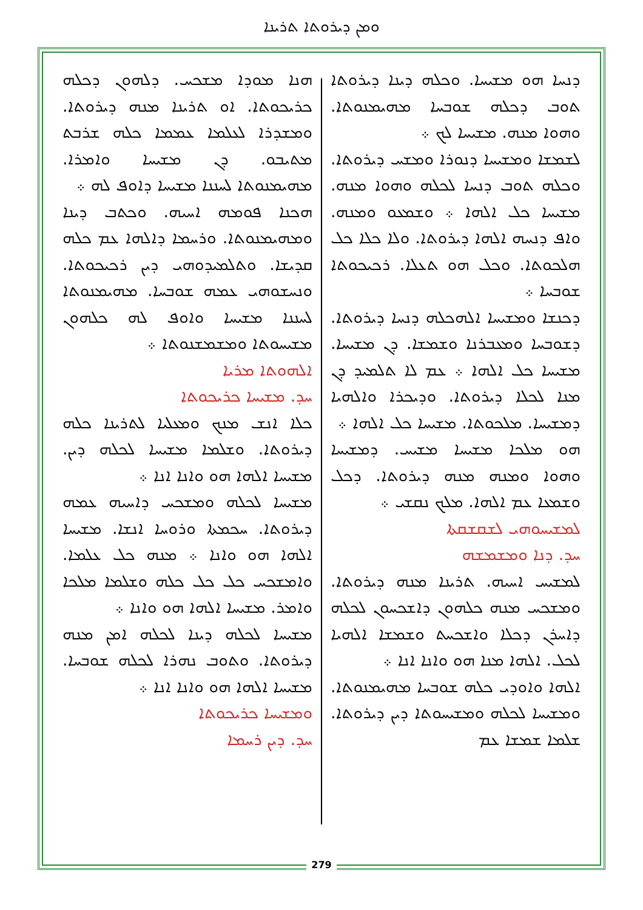ܘܡܢ ܕܝܪܘܬܐ ܬܪܝܢܐ
ܗܢܐ ܡܘܕܐ ܡܫܟܚ. ܕܠܗܘܢ ܕܟܠܗ ܟܪܝܟܘܬܐ. ܐܘ ܬܪܝܢܐ ܡܢܗ ܕܝܪܘܬܐ. ܘܡܫܕܪܐ ܠܥܠܡܐ ܥܡܡܐ ܟܠܗ ܫܪܒܬ ܡܬܝܒܘ. ܕܢ ܡܫܝܚܐ ܘܐܡܪܐ. ܡܗܝܡܢܘܬܐ ܠܚܢܢܐ ܡܫܝܚܐ ܕܐܘܦ ܠܗ ܀
ܗܟܢܐ ܦܘܡܗ ܐܚܝܗ. ܘܟܬܒ ܕܝܢܐ ܘܡܗܝܡܢܘܬܐ. ܘܪܚܡܐ ܕܐܠܗܐ ܥܡ ܟܠܗ ܩܕܝܫܐ. ܘܬܠܡܝܕܘܗܝ ܕܝܢ ܪܟܝܟܘܬܐ. ܘܢܚܫܘܗܝ ܥܡܗ ܫܘܒܚܐ. ܡܗܝܡܢܘܬܐ ܠܚܢܢܐ ܡܫܝܚܐ ܘܐܘܦ ܠܗ ܟܠܗܘܢ ܡܫܝܚܘܬܐ ܘܡܫܡܫܢܘܬܐ ܀
ܐܠܗܘܬܐ ܡܪܝܐ
ܚܕ. ܡܫܝܚܐ ܟܪܝܟܘܬܐ
ܟܠܐ ܐܢܫ ܡܢܟ ܘܡܥܠܝܐ ܠܬܪܝܢܐ ܟܠܗ ܕܝܪܘܬܐ. ܘܫܠܡܐ ܡܫܝܚܐ ܠܟܠܗ ܕܝܢ. ܡܫܝܚܐ ܐܠܗܐ ܗܘ ܘܐܢܐ ܐܢܐ ܀
ܡܫܝܚܐ ܠܟܠܗ ܘܡܫܟܚ ܕܐܚܝܗ ܥܡܗ ܕܝܪܘܬܐ. ܚܟܡܬܐ ܘܪܘܚܐ ܐܢܫܐ. ܡܫܝܚܐ ܐܠܗܐ ܗܘ ܘܐܢܐ ܀ ܡܢܗ ܟܠ ܥܠܡܐ. ܘܐܡܫܟܚ ܟܠ ܟܠ ܟܠܗ ܘܫܠܡܐ ܡܠܟܐ ܘܐܡܪ. ܡܫܝܚܐ ܐܠܗܐ ܗܘ ܘܐܢܐ ܀
ܡܫܝܚܐ ܠܟܠܗ ܕܝܢܐ ܠܟܠܗ ܐܡܢ ܡܢܗ ܕܝܪܘܬܐ. ܘܬܘܒ ܢܗܪܐ ܠܟܠܗ ܫܘܒܚܐ. ܡܫܝܚܐ ܐܠܗܐ ܗܘ ܘܐܢܐ ܐܢܐ ܀
ܘܡܫܝܚܐ ܟܪܝܟܘܬܐ
ܚܕ. ܕܝܢ ܪܚܡܐ
ܕܢܚܐ ܗܘ ܡܫܝܚܐ. ܘܟܠܗ ܕܝܢܐ ܕܝܪܘܬܐ ܬܘܒ ܕܟܠܗ ܫܘܒܚܐ ܡܗܝܡܢܘܬܐ. ܘܗܘܐ ܡܢܗ. ܡܫܝܚܐ ܠܟ ܀
ܠܫܡܫܐ ܘܡܫܝܚܐ ܕܢܘܪܐ ܘܡܫܚ ܕܝܪܘܬܐ. ܘܟܠܗ ܬܘܒ ܕܢܚܐ ܠܟܠܗ ܘܗܘܐ ܡܢܗ. ܡܫܝܚܐ ܟܠ ܐܠܗܐ ܀ ܘܫܡܥܘ ܘܡܢܗ. ܘܐܦ ܕܢܚܗ ܐܠܗܐ ܕܝܪܘܬܐ. ܘܠܐ ܟܠܐ ܟܠ ܗܠܟܘܬܐ. ܘܟܠ ܗܘ ܬܥܠܐ. ܪܟܝܟܘܬܐ ܫܘܒܚܐ ܀
ܕܟܢܫܐ ܘܡܫܝܚܐ ܐܠܗܟܠܗ ܕܢܚܐ ܕܝܪܘܬܐ. ܕܫܘܒܚܐ ܘܡܥܒܪܢܐ ܘܫܡܫܐ. ܕܢ ܡܫܝܚܐ. ܡܫܝܚܐ ܟܠ ܐܠܗܐ ܀ ܥܡ ܠܐ ܬܠܡܝܕ ܕܢ ܡܢܐ ܠܟܠܐ ܕܝܪܘܬܐ. ܘܕܝܟܪܐ ܘܐܠܗܝܐ ܕܡܫܝܚܐ. ܡܠܟܘܬܐ. ܡܫܝܚܐ ܟܠ ܐܠܗܐ ܀
ܗܘ ܡܠܟܐ ܡܫܝܚܐ ܡܫܝܚ. ܕܡܫܝܚܐ ܘܗܘܐ ܘܡܢܗ ܡܢܗ ܕܝܪܘܬܐ. ܕܟܠ ܘܫܡܥܐ ܥܡ ܐܠܗܐ. ܡܠܟ ܢܩܫܝ ܀
ܠܡܫܝܚܘܗܝ ܠܫܩܫܩܬܐ
ܚܕ. ܕܢܐ ܘܡܫܡܫܗ
ܠܡܫܝܚ ܐܚܝܗ. ܬܪܝܢܐ ܡܢܗ ܕܝܪܘܬܐ. ܘܡܫܟܚ ܡܢܗ ܟܠܗܘܢ ܕܐܫܟܚܘܢ ܠܟܠܗ ܕܐܚܪܢ ܕܟܠܐ ܘܐܫܟܚܬ ܘܫܡܫܐ ܐܠܗܝܐ ܠܟܠ. ܐܠܗܐ ܡܢܐ ܗܘ ܘܐܢܐ ܐܢܐ ܀
ܐܠܗܐ ܘܐܘܕܝ ܟܠܗ ܫܘܒܚܐ ܡܗܝܡܢܘܬܐ. ܘܡܫܝܚܐ ܠܟܠܗ ܘܡܫܝܚܘܬܐ ܕܝܢ ܕܝܪܘܬܐ. ܫܠܡܐ ܫܡܫܐ ܥܡ
279